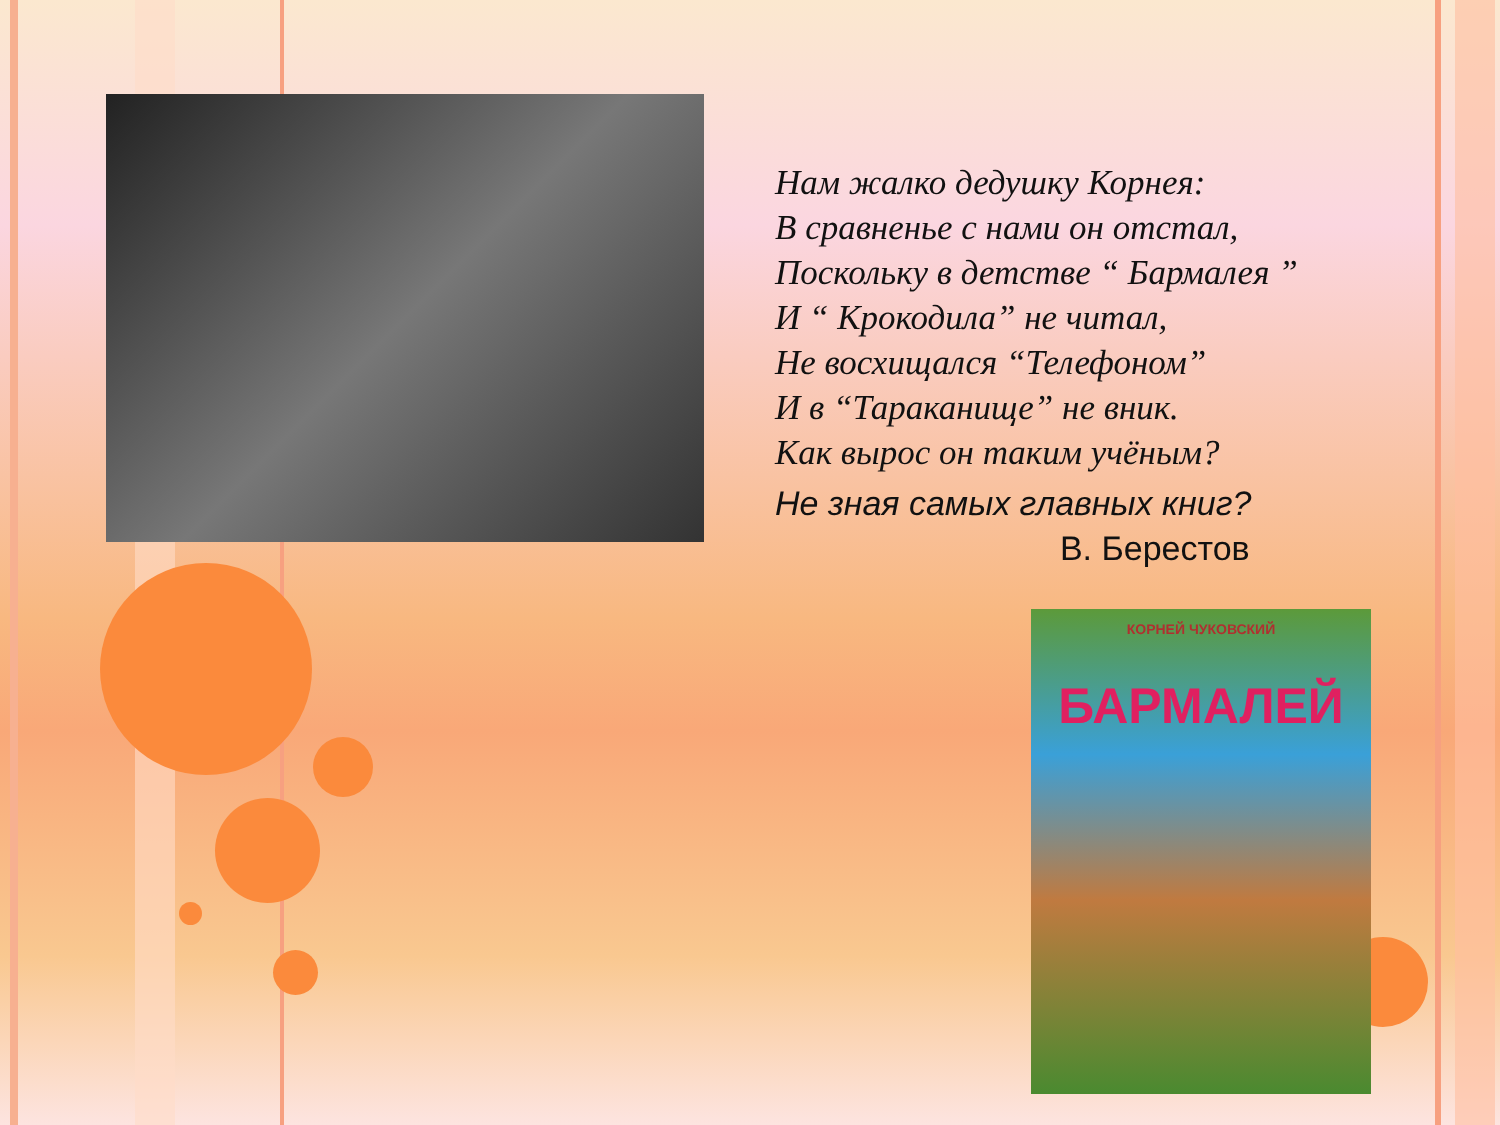Нам жалко дедушку Корнея:
В сравненье с нами он отстал,
Поскольку в детстве “ Бармалея ”
И “ Крокодила” не читал,
Не восхищался “Телефоном”
И в “Тараканище” не вник.
Как вырос он таким учёным?
Не зная самых главных книг?
В. Берестов
КОРНЕЙ ЧУКОВСКИЙ
БАРМАЛЕЙ